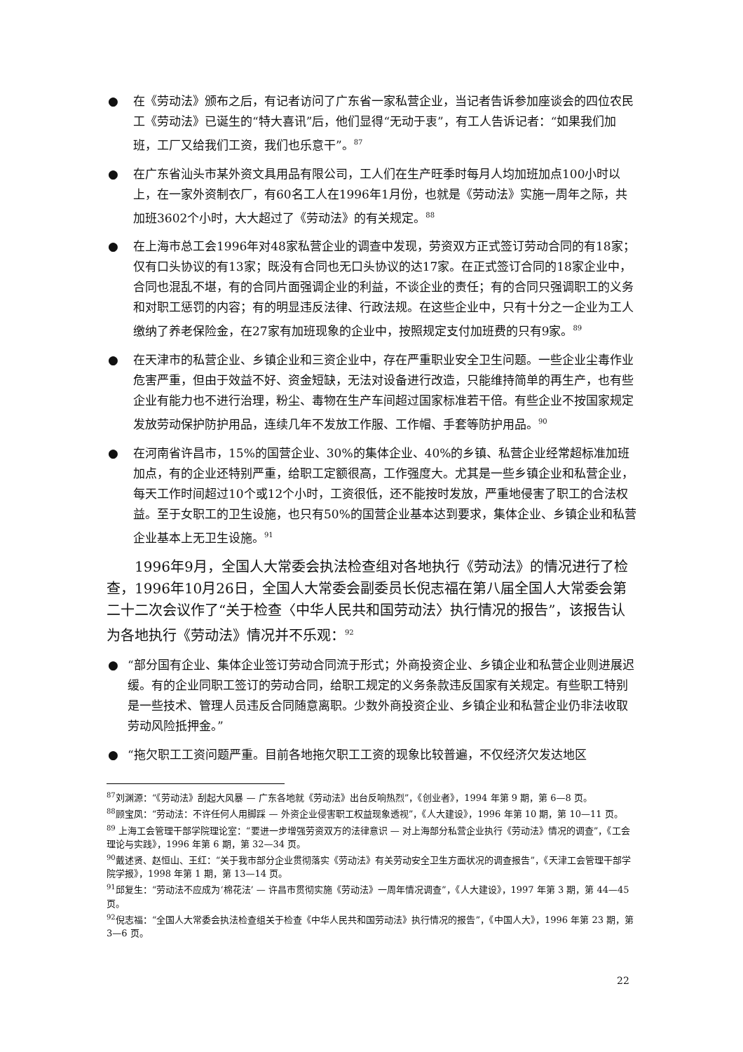● 在《劳动法》颁布之后，有记者访问了广东省一家私营企业，当记者告诉参加座谈会的四位农民工《劳动法》已诞生的“特大喜讯”后，他们显得“无动于衷”，有工人告诉记者：“如果我们加班，工厂又给我们工资，我们也乐意干”。<sup>87</sup>
● 在广东省汕头市某外资文具用品有限公司，工人们在生产旺季时每月人均加班加点100小时以上，在一家外资制衣厂，有60名工人在1996年1月份，也就是《劳动法》实施一周年之际，共加班3602个小时，大大超过了《劳动法》的有关规定。<sup>88</sup>
● 在上海市总工会1996年对48家私营企业的调查中发现，劳资双方正式签订劳动合同的有18家；仅有口头协议的有13家；既没有合同也无口头协议的达17家。在正式签订合同的18家企业中，合同也混乱不堪，有的合同片面强调企业的利益，不谈企业的责任；有的合同只强调职工的义务和对职工惩罚的内容；有的明显违反法律、行政法规。在这些企业中，只有十分之一企业为工人缴纳了养老保险金，在27家有加班现象的企业中，按照规定支付加班费的只有9家。<sup>89</sup>
● 在天津市的私营企业、乡镇企业和三资企业中，存在严重职业安全卫生问题。一些企业尘毒作业危害严重，但由于效益不好、资金短缺，无法对设备进行改造，只能维持简单的再生产，也有些企业有能力也不进行治理，粉尘、毒物在生产车间超过国家标准若干倍。有些企业不按国家规定发放劳动保护防护用品，连续几年不发放工作服、工作帽、手套等防护用品。<sup>90</sup>
● 在河南省许昌市，15%的国营企业、30%的集体企业、40%的乡镇、私营企业经常超标准加班加点，有的企业还特别严重，给职工定额很高，工作强度大。尤其是一些乡镇企业和私营企业，每天工作时间超过10个或12个小时，工资很低，还不能按时发放，严重地侵害了职工的合法权益。至于女职工的卫生设施，也只有50%的国营企业基本达到要求，集体企业、乡镇企业和私营企业基本上无卫生设施。<sup>91</sup>
1996年9月，全国人大常委会执法检查组对各地执行《劳动法》的情况进行了检查，1996年10月26日，全国人大常委会副委员长倪志福在第八届全国人大常委会第二十二次会议作了“关于检查〈中华人民共和国劳动法〉执行情况的报告”，该报告认为各地执行《劳动法》情况并不乐观：<sup>92</sup>
● “部分国有企业、集体企业签订劳动合同流于形式；外商投资企业、乡镇企业和私营企业则进展迟缓。有的企业同职工签订的劳动合同，给职工规定的义务条款违反国家有关规定。有些职工特别是一些技术、管理人员违反合同随意离职。少数外商投资企业、乡镇企业和私营企业仍非法收取劳动风险抵押金。”
● “拖欠职工工资问题严重。目前各地拖欠职工工资的现象比较普遍，不仅经济欠发达地区
<sup>87</sup> 刘渊源：“《劳动法》刮起大风暴 — 广东各地就《劳动法》出台反响热烈”，《创业者》，1994 年第 9 期，第 6—8 页。
<sup>88</sup> 顾宝凤：“劳动法：不许任何人用脚踩 — 外资企业侵害职工权益现象透视”，《人大建设》，1996 年第 10 期，第 10—11 页。
<sup>89</sup> 上海工会管理干部学院理论室：“要进一步增强劳资双方的法律意识 — 对上海部分私营企业执行《劳动法》情况的调查”，《工会理论与实践》，1996 年第 6 期，第 32—34 页。
<sup>90</sup> 戴述贤、赵恒山、王红：“关于我市部分企业贯彻落实《劳动法》有关劳动安全卫生方面状况的调查报告”，《天津工会管理干部学院学报》，1998 年第 1 期，第 13—14 页。
<sup>91</sup> 邱复生：“劳动法不应成为‘棉花法’ — 许昌市贯彻实施《劳动法》一周年情况调查”，《人大建设》，1997 年第 3 期，第 44—45 页。
<sup>92</sup> 倪志福：“全国人大常委会执法检查组关于检查《中华人民共和国劳动法》执行情况的报告”，《中国人大》，1996 年第 23 期，第 3—6 页。
22